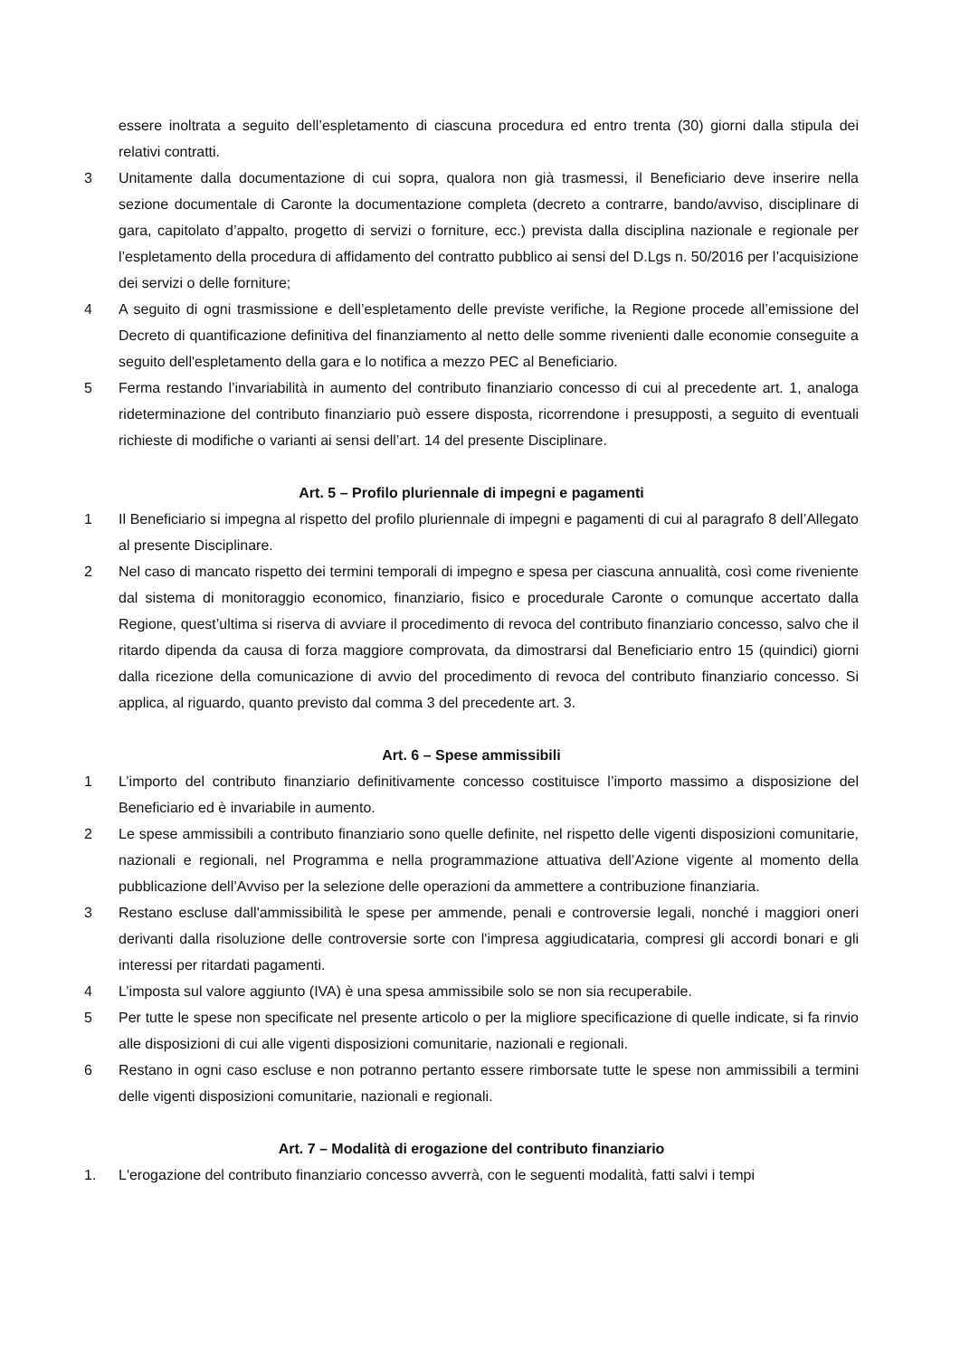essere inoltrata a seguito dell’espletamento di ciascuna procedura ed entro trenta (30) giorni dalla stipula dei relativi contratti.
3 Unitamente dalla documentazione di cui sopra, qualora non già trasmessi, il Beneficiario deve inserire nella sezione documentale di Caronte la documentazione completa (decreto a contrarre, bando/avviso, disciplinare di gara, capitolato d’appalto, progetto di servizi o forniture, ecc.) prevista dalla disciplina nazionale e regionale per l’espletamento della procedura di affidamento del contratto pubblico ai sensi del D.Lgs n. 50/2016 per l’acquisizione dei servizi o delle forniture;
4 A seguito di ogni trasmissione e dell’espletamento delle previste verifiche, la Regione procede all’emissione del Decreto di quantificazione definitiva del finanziamento al netto delle somme rivenienti dalle economie conseguite a seguito dell'espletamento della gara e lo notifica a mezzo PEC al Beneficiario.
5 Ferma restando l’invariabilità in aumento del contributo finanziario concesso di cui al precedente art. 1, analoga rideterminazione del contributo finanziario può essere disposta, ricorrendone i presupposti, a seguito di eventuali richieste di modifiche o varianti ai sensi dell’art. 14 del presente Disciplinare.
Art. 5 – Profilo pluriennale di impegni e pagamenti
1 Il Beneficiario si impegna al rispetto del profilo pluriennale di impegni e pagamenti di cui al paragrafo 8 dell’Allegato al presente Disciplinare.
2 Nel caso di mancato rispetto dei termini temporali di impegno e spesa per ciascuna annualità, così come riveniente dal sistema di monitoraggio economico, finanziario, fisico e procedurale Caronte o comunque accertato dalla Regione, quest’ultima si riserva di avviare il procedimento di revoca del contributo finanziario concesso, salvo che il ritardo dipenda da causa di forza maggiore comprovata, da dimostrarsi dal Beneficiario entro 15 (quindici) giorni dalla ricezione della comunicazione di avvio del procedimento di revoca del contributo finanziario concesso. Si applica, al riguardo, quanto previsto dal comma 3 del precedente art. 3.
Art. 6 – Spese ammissibili
1 L’importo del contributo finanziario definitivamente concesso costituisce l’importo massimo a disposizione del Beneficiario ed è invariabile in aumento.
2 Le spese ammissibili a contributo finanziario sono quelle definite, nel rispetto delle vigenti disposizioni comunitarie, nazionali e regionali, nel Programma e nella programmazione attuativa dell’Azione vigente al momento della pubblicazione dell’Avviso per la selezione delle operazioni da ammettere a contribuzione finanziaria.
3 Restano escluse dall'ammissibilità le spese per ammende, penali e controversie legali, nonché i maggiori oneri derivanti dalla risoluzione delle controversie sorte con l'impresa aggiudicataria, compresi gli accordi bonari e gli interessi per ritardati pagamenti.
4 L’imposta sul valore aggiunto (IVA) è una spesa ammissibile solo se non sia recuperabile.
5 Per tutte le spese non specificate nel presente articolo o per la migliore specificazione di quelle indicate, si fa rinvio alle disposizioni di cui alle vigenti disposizioni comunitarie, nazionali e regionali.
6 Restano in ogni caso escluse e non potranno pertanto essere rimborsate tutte le spese non ammissibili a termini delle vigenti disposizioni comunitarie, nazionali e regionali.
Art. 7 – Modalità di erogazione del contributo finanziario
1. L'erogazione del contributo finanziario concesso avverrà, con le seguenti modalità, fatti salvi i tempi